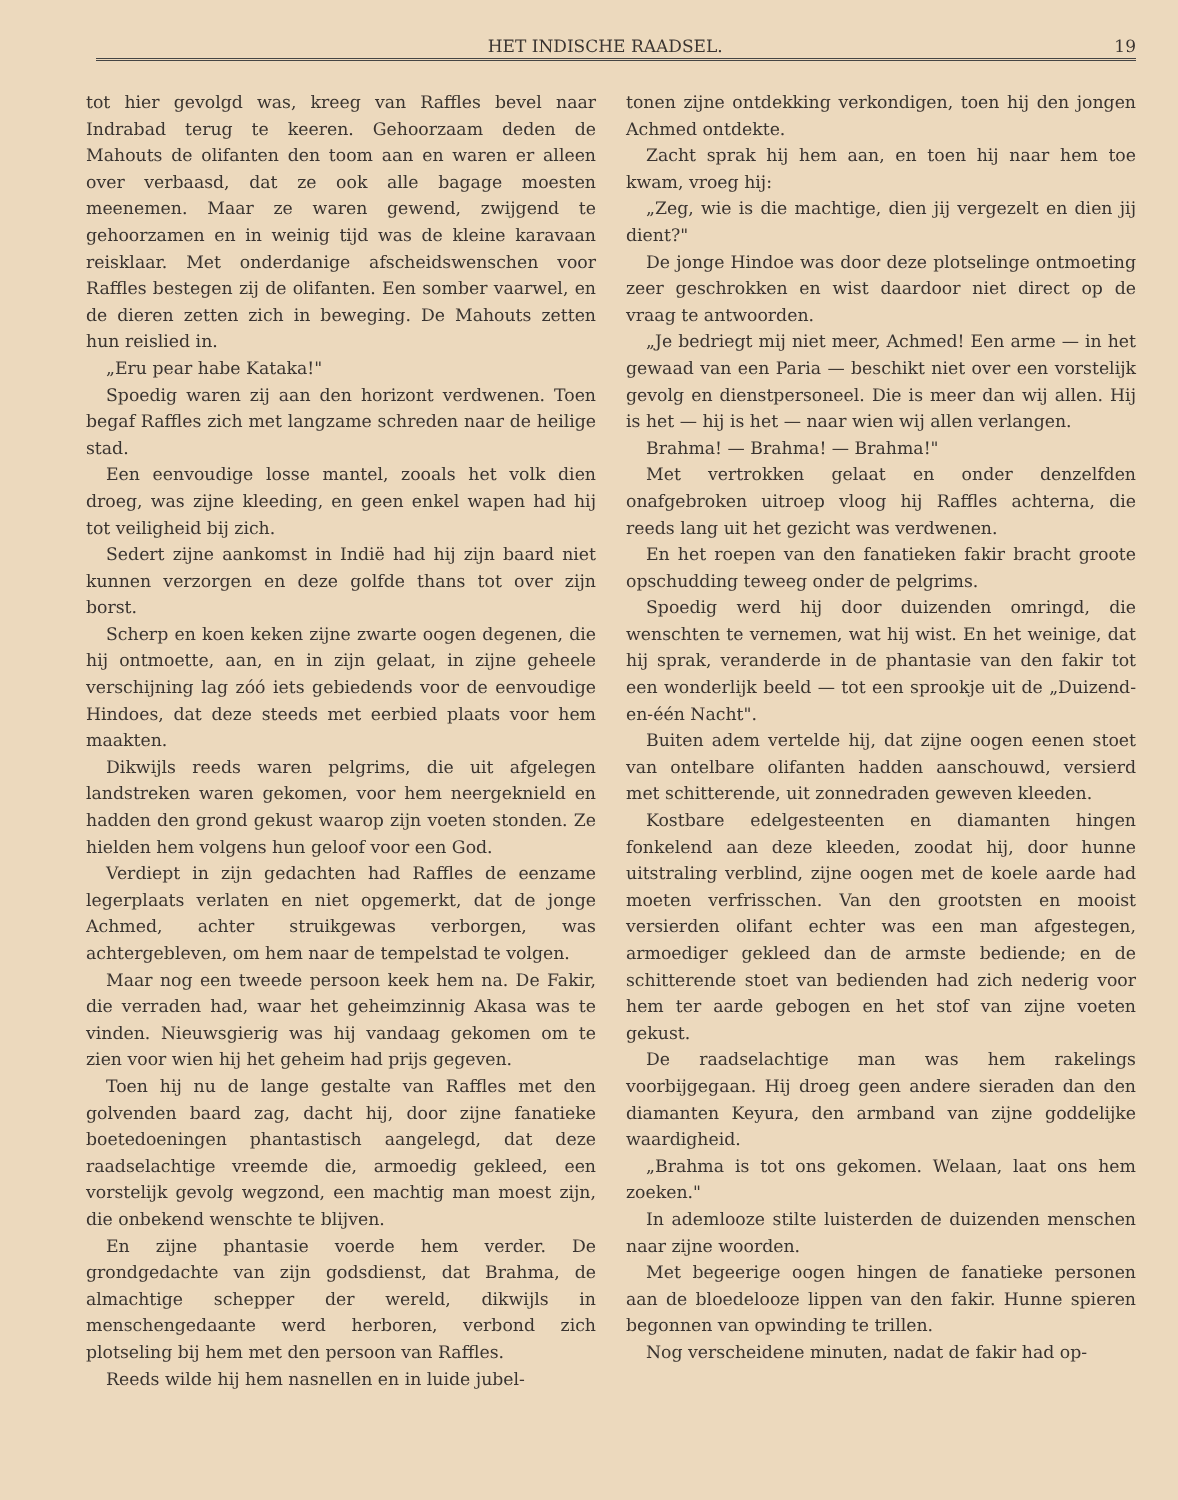HET INDISCHE RAADSEL. 19
tot hier gevolgd was, kreeg van Raffles bevel naar Indrabad terug te keeren. Gehoorzaam deden de Mahouts de olifanten den toom aan en waren er alleen over verbaasd, dat ze ook alle bagage moesten meenemen. Maar ze waren gewend, zwijgend te gehoorzamen en in weinig tijd was de kleine karavaan reisklaar. Met onderdanige afscheidswenschen voor Raffles bestegen zij de olifanten. Een somber vaarwel, en de dieren zetten zich in beweging. De Mahouts zetten hun reislied in.
„Eru pear habe Kataka!"
Spoedig waren zij aan den horizont verdwenen. Toen begaf Raffles zich met langzame schreden naar de heilige stad.
Een eenvoudige losse mantel, zooals het volk dien droeg, was zijne kleeding, en geen enkel wapen had hij tot veiligheid bij zich.
Sedert zijne aankomst in Indië had hij zijn baard niet kunnen verzorgen en deze golfde thans tot over zijn borst.
Scherp en koen keken zijne zwarte oogen degenen, die hij ontmoette, aan, en in zijn gelaat, in zijne geheele verschijning lag zóó iets gebiedends voor de eenvoudige Hindoes, dat deze steeds met eerbied plaats voor hem maakten.
Dikwijls reeds waren pelgrims, die uit afgelegen landstreken waren gekomen, voor hem neergeknield en hadden den grond gekust waarop zijn voeten stonden. Ze hielden hem volgens hun geloof voor een God.
Verdiept in zijn gedachten had Raffles de eenzame legerplaats verlaten en niet opgemerkt, dat de jonge Achmed, achter struikgewas verborgen, was achtergebleven, om hem naar de tempelstad te volgen.
Maar nog een tweede persoon keek hem na. De Fakir, die verraden had, waar het geheimzinnig Akasa was te vinden. Nieuwsgierig was hij vandaag gekomen om te zien voor wien hij het geheim had prijs gegeven.
Toen hij nu de lange gestalte van Raffles met den golvenden baard zag, dacht hij, door zijne fanatieke boetedoeningen phantastisch aangelegd, dat deze raadselachtige vreemde die, armoedig gekleed, een vorstelijk gevolg wegzond, een machtig man moest zijn, die onbekend wenschte te blijven.
En zijne phantasie voerde hem verder. De grondgedachte van zijn godsdienst, dat Brahma, de almachtige schepper der wereld, dikwijls in menschengedaante werd herboren, verbond zich plotseling bij hem met den persoon van Raffles.
Reeds wilde hij hem nasnellen en in luide jubel-
tonen zijne ontdekking verkondigen, toen hij den jongen Achmed ontdekte.
Zacht sprak hij hem aan, en toen hij naar hem toe kwam, vroeg hij:
„Zeg, wie is die machtige, dien jij vergezelt en dien jij dient?"
De jonge Hindoe was door deze plotselinge ontmoeting zeer geschrokken en wist daardoor niet direct op de vraag te antwoorden.
„Je bedriegt mij niet meer, Achmed! Een arme — in het gewaad van een Paria — beschikt niet over een vorstelijk gevolg en dienstpersoneel. Die is meer dan wij allen. Hij is het — hij is het — naar wien wij allen verlangen.
Brahma! — Brahma! — Brahma!"
Met vertrokken gelaat en onder denzelfden onafgebroken uitroep vloog hij Raffles achterna, die reeds lang uit het gezicht was verdwenen.
En het roepen van den fanatieken fakir bracht groote opschudding teweeg onder de pelgrims.
Spoedig werd hij door duizenden omringd, die wenschten te vernemen, wat hij wist. En het weinige, dat hij sprak, veranderde in de phantasie van den fakir tot een wonderlijk beeld — tot een sprookje uit de „Duizend-en-één Nacht".
Buiten adem vertelde hij, dat zijne oogen eenen stoet van ontelbare olifanten hadden aanschouwd, versierd met schitterende, uit zonnedraden geweven kleeden.
Kostbare edelgesteenten en diamanten hingen fonkelend aan deze kleeden, zoodat hij, door hunne uitstraling verblind, zijne oogen met de koele aarde had moeten verfrisschen. Van den grootsten en mooist versierden olifant echter was een man afgestegen, armoediger gekleed dan de armste bediende; en de schitterende stoet van bedienden had zich nederig voor hem ter aarde gebogen en het stof van zijne voeten gekust.
De raadselachtige man was hem rakelings voorbijgegaan. Hij droeg geen andere sieraden dan den diamanten Keyura, den armband van zijne goddelijke waardigheid.
„Brahma is tot ons gekomen. Welaan, laat ons hem zoeken."
In ademlooze stilte luisterden de duizenden menschen naar zijne woorden.
Met begeerige oogen hingen de fanatieke personen aan de bloedelooze lippen van den fakir. Hunne spieren begonnen van opwinding te trillen.
Nog verscheidene minuten, nadat de fakir had op-